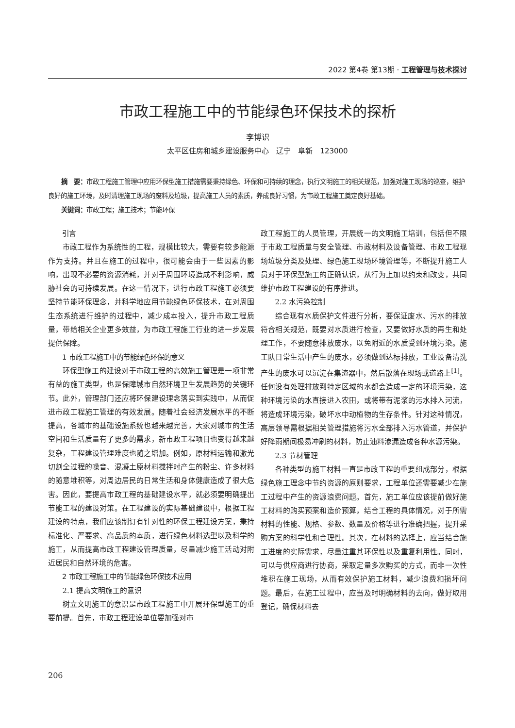2022 第4卷 第13期 · 工程管理与技术探讨
市政工程施工中的节能绿色环保技术的探析
李博识
太平区住房和城乡建设服务中心　辽宁　阜新　123000
摘　要：市政工程施工管理中应用环保型施工措施需要秉持绿色、环保和可持续的理念，执行文明施工的相关规范，加强对施工现场的巡查，维护良好的施工环境，及时清理施工现场的废料及垃圾，提高施工人员的素质，养成良好习惯，为市政工程施工奠定良好基础。
关键词：市政工程；施工技术；节能环保
引言
市政工程作为系统性的工程，规模比较大，需要有较多能源作为支持。并且在施工的过程中，很可能会由于一些因素的影响，出现不必要的资源消耗，并对于周围环境造成不利影响，威胁社会的可持续发展。在这一情况下，进行市政工程施工必须要坚持节能环保理念，并科学地应用节能绿色环保技术，在对周围生态系统进行维护的过程中，减少成本投入，提升市政工程质量，带给相关企业更多效益，为市政工程施工行业的进一步发展提供保障。
1 市政工程施工中的节能绿色环保的意义
环保型施工的建设对于市政工程的高效施工管理是一项非常有益的施工类型，也是保障城市自然环境卫生发展趋势的关键环节。此外，管理部门还应将环保建设理念落实到实践中，从而促进市政工程施工管理的有效发展。随着社会经济发展水平的不断提高，各城市的基础设施系统也越来越完善，大家对城市的生活空间和生活质量有了更多的需求，新市政工程项目也变得越来越复杂，工程建设管理难度也随之增加。例如，原材料运输和激光切割全过程的噪音、混凝土原材料搅拌时产生的粉尘、许多材料的随意堆积等，对周边居民的日常生活和身体健康造成了很大危害。因此，要提高市政工程的基础建设水平，就必须要明确提出节能工程的建设对策。在工程建设的实际基础建设中，根据工程建设的特点，我们应该制订有针对性的环保工程建设方案，秉持标准化、严要求、高品质的本质，进行绿色材料选型以及科学的施工，从而提高市政工程建设管理质量，尽量减少施工活动对附近居民和自然环境的危害。
2 市政工程施工中的节能绿色环保技术应用
2.1 提高文明施工的意识
树立文明施工的意识是市政工程施工中开展环保型施工的重要前提。首先，市政工程建设单位要加强对市
政工程施工的人员管理，开展统一的文明施工培训，包括但不限于市政工程质量与安全管理、市政材料及设备管理、市政工程现场垃圾分类及处理、绿色施工现场环境管理等，不断提升施工人员对于环保型施工的正确认识，从行为上加以约束和改变，共同维护市政工程建设的有序推进。
2.2 水污染控制
综合现有水质保护文件进行分析，要保证废水、污水的排放符合相关规范，既要对水质进行检查，又要做好水质的再生和处理工作，不要随意排放废水，以免附近的水质受到环境污染。施工队日常生活中产生的废水，必须做到达标排放，工业设备清洗产生的废水可以沉淀在集渣器中，然后散落在现场或道路上<sup>[1]</sup>。任何没有处理排放到特定区域的水都会造成一定的环境污染，这种环境污染的水直接进入农田，或将带有泥浆的污水排入河流，将造成环境污染，破坏水中动植物的生存条件。针对这种情况，高层领导需根据相关管理措施将污水全部排入污水管道，并保护好降雨期间极易冲刷的材料，防止油料渗漏造成各种水源污染。
2.3 节材管理
各种类型的施工材料一直是市政工程的重要组成部分，根据绿色施工理念中节约资源的原则要求，工程单位还需要减少在施工过程中产生的资源浪费问题。首先，施工单位应该提前做好施工材料的购买预案和造价预算，结合工程的具体情况，对于所需材料的性能、规格、参数、数量及价格等进行准确把握，提升采购方案的科学性和合理性。其次，在材料的选择上，应当结合施工进度的实际需求，尽量注重其环保性以及重复利用性。同时，可以与供应商进行协商，采取定量多次购买的方式，而非一次性堆积在施工现场，从而有效保护施工材料，减少浪费和损坏问题。最后，在施工过程中，应当及时明确材料的去向，做好取用登记，确保材料去
206